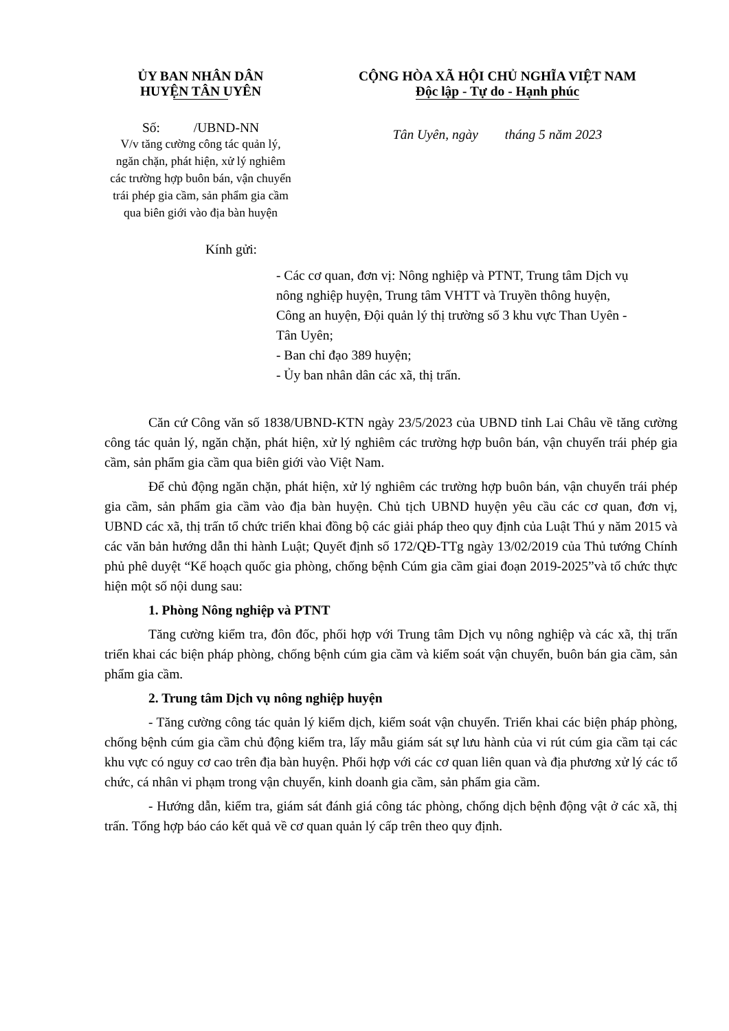ỦY BAN NHÂN DÂN
HUYỆN TÂN UYÊN
Số: /UBND-NN
V/v tăng cường công tác quản lý,
ngăn chặn, phát hiện, xử lý nghiêm
các trường hợp buôn bán, vận chuyển
trái phép gia cầm, sản phẩm gia cầm
qua biên giới vào địa bàn huyện
CỘNG HÒA XÃ HỘI CHỦ NGHĨA VIỆT NAM
Độc lập - Tự do - Hạnh phúc
Tân Uyên, ngày tháng 5 năm 2023
Kính gửi:
- Các cơ quan, đơn vị: Nông nghiệp và PTNT, Trung tâm Dịch vụ nông nghiệp huyện, Trung tâm VHTT và Truyền thông huyện, Công an huyện, Đội quản lý thị trường số 3 khu vực Than Uyên - Tân Uyên;
- Ban chỉ đạo 389 huyện;
- Ủy ban nhân dân các xã, thị trấn.
Căn cứ Công văn số 1838/UBND-KTN ngày 23/5/2023 của UBND tỉnh Lai Châu về tăng cường công tác quản lý, ngăn chặn, phát hiện, xử lý nghiêm các trường hợp buôn bán, vận chuyển trái phép gia cầm, sản phẩm gia cầm qua biên giới vào Việt Nam.
Để chủ động ngăn chặn, phát hiện, xử lý nghiêm các trường hợp buôn bán, vận chuyển trái phép gia cầm, sản phẩm gia cầm vào địa bàn huyện. Chủ tịch UBND huyện yêu cầu các cơ quan, đơn vị, UBND các xã, thị trấn tổ chức triển khai đồng bộ các giải pháp theo quy định của Luật Thú y năm 2015 và các văn bản hướng dẫn thi hành Luật; Quyết định số 172/QĐ-TTg ngày 13/02/2019 của Thủ tướng Chính phủ phê duyệt “Kế hoạch quốc gia phòng, chống bệnh Cúm gia cầm giai đoạn 2019-2025”và tổ chức thực hiện một số nội dung sau:
1. Phòng Nông nghiệp và PTNT
Tăng cường kiểm tra, đôn đốc, phối hợp với Trung tâm Dịch vụ nông nghiệp và các xã, thị trấn triển khai các biện pháp phòng, chống bệnh cúm gia cầm và kiểm soát vận chuyển, buôn bán gia cầm, sản phẩm gia cầm.
2. Trung tâm Dịch vụ nông nghiệp huyện
- Tăng cường công tác quản lý kiểm dịch, kiểm soát vận chuyển. Triển khai các biện pháp phòng, chống bệnh cúm gia cầm chủ động kiểm tra, lấy mẫu giám sát sự lưu hành của vi rút cúm gia cầm tại các khu vực có nguy cơ cao trên địa bàn huyện. Phối hợp với các cơ quan liên quan và địa phương xử lý các tổ chức, cá nhân vi phạm trong vận chuyển, kinh doanh gia cầm, sản phẩm gia cầm.
- Hướng dẫn, kiểm tra, giám sát đánh giá công tác phòng, chống dịch bệnh động vật ở các xã, thị trấn. Tổng hợp báo cáo kết quả về cơ quan quản lý cấp trên theo quy định.